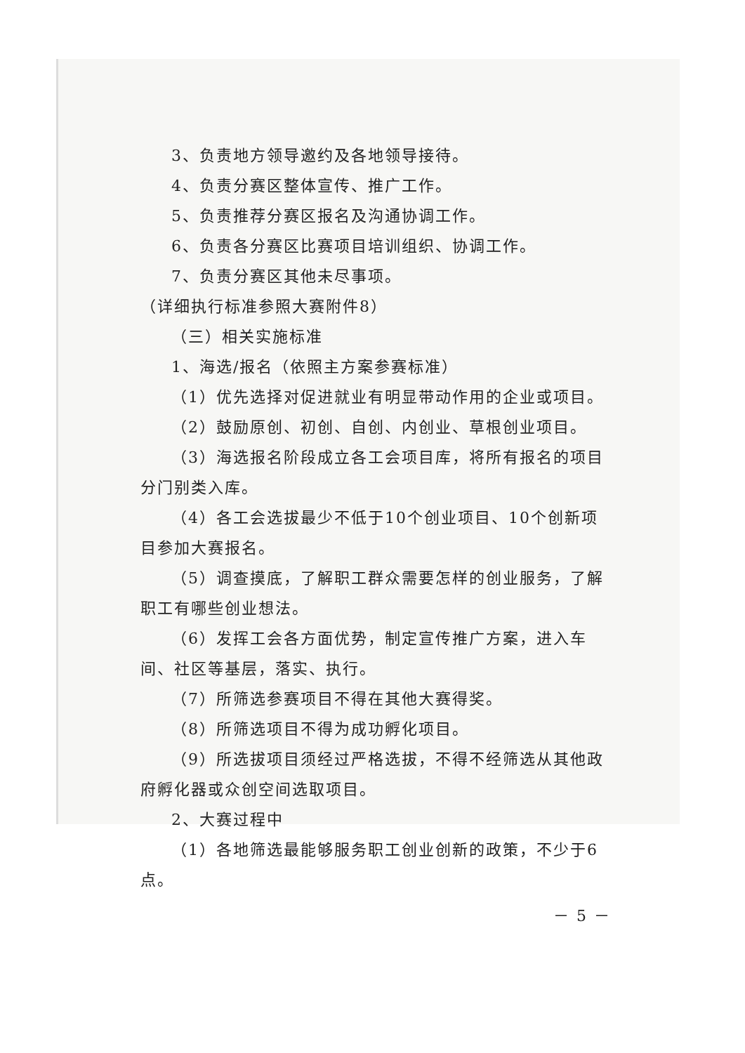3、负责地方领导邀约及各地领导接待。
4、负责分赛区整体宣传、推广工作。
5、负责推荐分赛区报名及沟通协调工作。
6、负责各分赛区比赛项目培训组织、协调工作。
7、负责分赛区其他未尽事项。
（详细执行标准参照大赛附件8）
（三）相关实施标准
1、海选/报名（依照主方案参赛标准）
（1）优先选择对促进就业有明显带动作用的企业或项目。
（2）鼓励原创、初创、自创、内创业、草根创业项目。
（3）海选报名阶段成立各工会项目库，将所有报名的项目分门别类入库。
（4）各工会选拔最少不低于10个创业项目、10个创新项目参加大赛报名。
（5）调查摸底，了解职工群众需要怎样的创业服务，了解职工有哪些创业想法。
（6）发挥工会各方面优势，制定宣传推广方案，进入车间、社区等基层，落实、执行。
（7）所筛选参赛项目不得在其他大赛得奖。
（8）所筛选项目不得为成功孵化项目。
（9）所选拔项目须经过严格选拔，不得不经筛选从其他政府孵化器或众创空间选取项目。
2、大赛过程中
（1）各地筛选最能够服务职工创业创新的政策，不少于6点。
－ 5 －